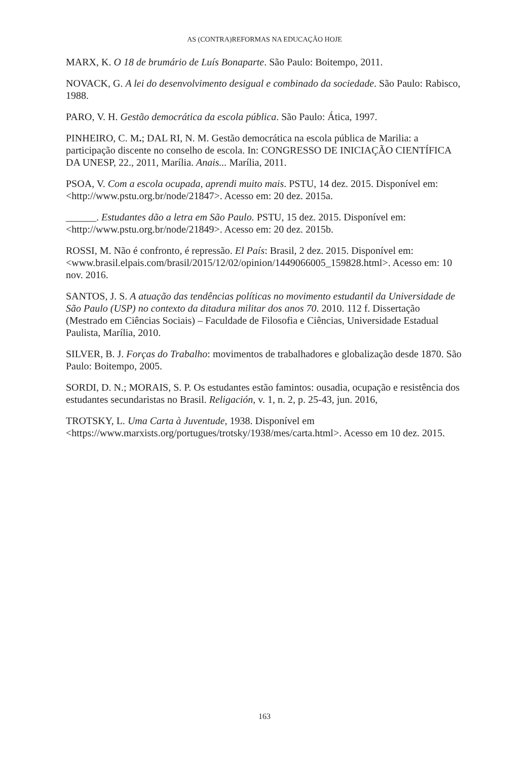AS (CONTRA)REFORMAS NA EDUCAÇÃO HOJE
MARX, K. O 18 de brumário de Luís Bonaparte. São Paulo: Boitempo, 2011.
NOVACK, G. A lei do desenvolvimento desigual e combinado da sociedade. São Paulo: Rabisco, 1988.
PARO, V. H. Gestão democrática da escola pública. São Paulo: Ática, 1997.
PINHEIRO, C. M.; DAL RI, N. M. Gestão democrática na escola pública de Marilia: a participação discente no conselho de escola. In: CONGRESSO DE INICIAÇÃO CIENTÍFICA DA UNESP, 22., 2011, Marília. Anais... Marília, 2011.
PSOA, V. Com a escola ocupada, aprendi muito mais. PSTU, 14 dez. 2015. Disponível em: <http://www.pstu.org.br/node/21847>. Acesso em: 20 dez. 2015a.
______. Estudantes dão a letra em São Paulo. PSTU, 15 dez. 2015. Disponível em: <http://www.pstu.org.br/node/21849>. Acesso em: 20 dez. 2015b.
ROSSI, M. Não é confronto, é repressão. El País: Brasil, 2 dez. 2015. Disponível em: <www.brasil.elpais.com/brasil/2015/12/02/opinion/1449066005_159828.html>. Acesso em: 10 nov. 2016.
SANTOS, J. S. A atuação das tendências políticas no movimento estudantil da Universidade de São Paulo (USP) no contexto da ditadura militar dos anos 70. 2010. 112 f. Dissertação (Mestrado em Ciências Sociais) – Faculdade de Filosofia e Ciências, Universidade Estadual Paulista, Marília, 2010.
SILVER, B. J. Forças do Trabalho: movimentos de trabalhadores e globalização desde 1870. São Paulo: Boitempo, 2005.
SORDI, D. N.; MORAIS, S. P. Os estudantes estão famintos: ousadia, ocupação e resistência dos estudantes secundaristas no Brasil. Religación, v. 1, n. 2, p. 25-43, jun. 2016,
TROTSKY, L. Uma Carta à Juventude, 1938. Disponível em <https://www.marxists.org/portugues/trotsky/1938/mes/carta.html>. Acesso em 10 dez. 2015.
163